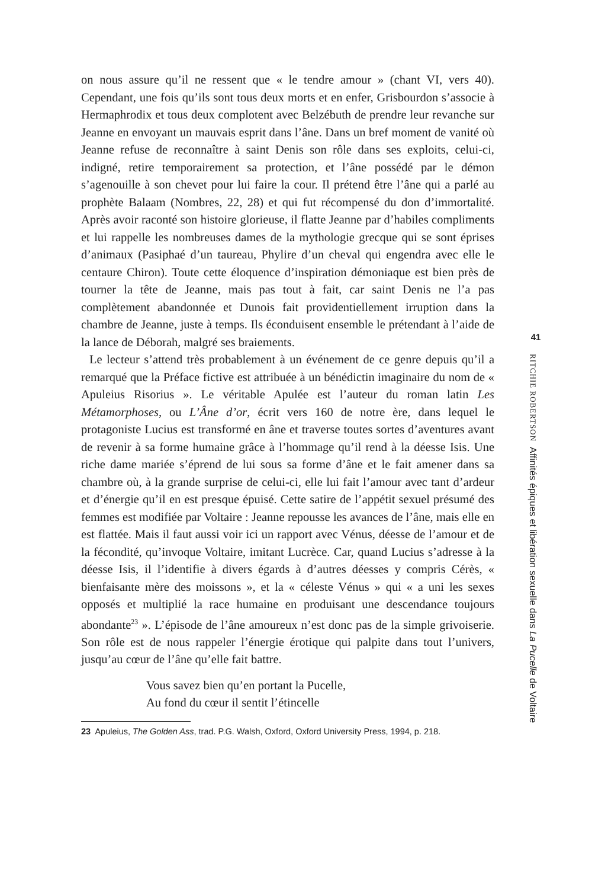on nous assure qu’il ne ressent que « le tendre amour » (chant VI, vers 40). Cependant, une fois qu’ils sont tous deux morts et en enfer, Grisbourdon s’associe à Hermaphrodix et tous deux complotent avec Belzébuth de prendre leur revanche sur Jeanne en envoyant un mauvais esprit dans l’âne. Dans un bref moment de vanité où Jeanne refuse de reconnaître à saint Denis son rôle dans ses exploits, celui-ci, indigné, retire temporairement sa protection, et l’âne possédé par le démon s’agenouille à son chevet pour lui faire la cour. Il prétend être l’âne qui a parlé au prophète Balaam (Nombres, 22, 28) et qui fut récompensé du don d’immortalité. Après avoir raconté son histoire glorieuse, il flatte Jeanne par d’habiles compliments et lui rappelle les nombreuses dames de la mythologie grecque qui se sont éprises d’animaux (Pasiphaé d’un taureau, Phylire d’un cheval qui engendra avec elle le centaure Chiron). Toute cette éloquence d’inspiration démoniaque est bien près de tourner la tête de Jeanne, mais pas tout à fait, car saint Denis ne l’a pas complètement abandonnée et Dunois fait providentiellement irruption dans la chambre de Jeanne, juste à temps. Ils éconduisent ensemble le prétendant à l’aide de la lance de Déborah, malgré ses braiements.
Le lecteur s’attend très probablement à un événement de ce genre depuis qu’il a remarqué que la Préface fictive est attribuée à un bénédictin imaginaire du nom de « Apuleius Risorius ». Le véritable Apulée est l’auteur du roman latin Les Métamorphoses, ou L’Âne d’or, écrit vers 160 de notre ère, dans lequel le protagoniste Lucius est transformé en âne et traverse toutes sortes d’aventures avant de revenir à sa forme humaine grâce à l’hommage qu’il rend à la déesse Isis. Une riche dame mariée s’éprend de lui sous sa forme d’âne et le fait amener dans sa chambre où, à la grande surprise de celui-ci, elle lui fait l’amour avec tant d’ardeur et d’énergie qu’il en est presque épuisé. Cette satire de l’appétit sexuel présumé des femmes est modifiée par Voltaire : Jeanne repousse les avances de l’âne, mais elle en est flattée. Mais il faut aussi voir ici un rapport avec Vénus, déesse de l’amour et de la fécondité, qu’invoque Voltaire, imitant Lucrèce. Car, quand Lucius s’adresse à la déesse Isis, il l’identifie à divers égards à d’autres déesses y compris Cérès, « bienfaisante mère des moissons », et la « céleste Vénus » qui « a uni les sexes opposés et multiplié la race humaine en produisant une descendance toujours abondante<sup>23</sup> ». L’épisode de l’âne amoureux n’est donc pas de la simple grivoiserie. Son rôle est de nous rappeler l’énergie érotique qui palpite dans tout l’univers, jusqu’au cœur de l’âne qu’elle fait battre.
Vous savez bien qu’en portant la Pucelle,
Au fond du cœur il sentit l’étincelle
23 Apuleius, The Golden Ass, trad. P.G. Walsh, Oxford, Oxford University Press, 1994, p. 218.
41
RITCHIE ROBERTSON Affinités épiques et libération sexuelle dans La Pucelle de Voltaire